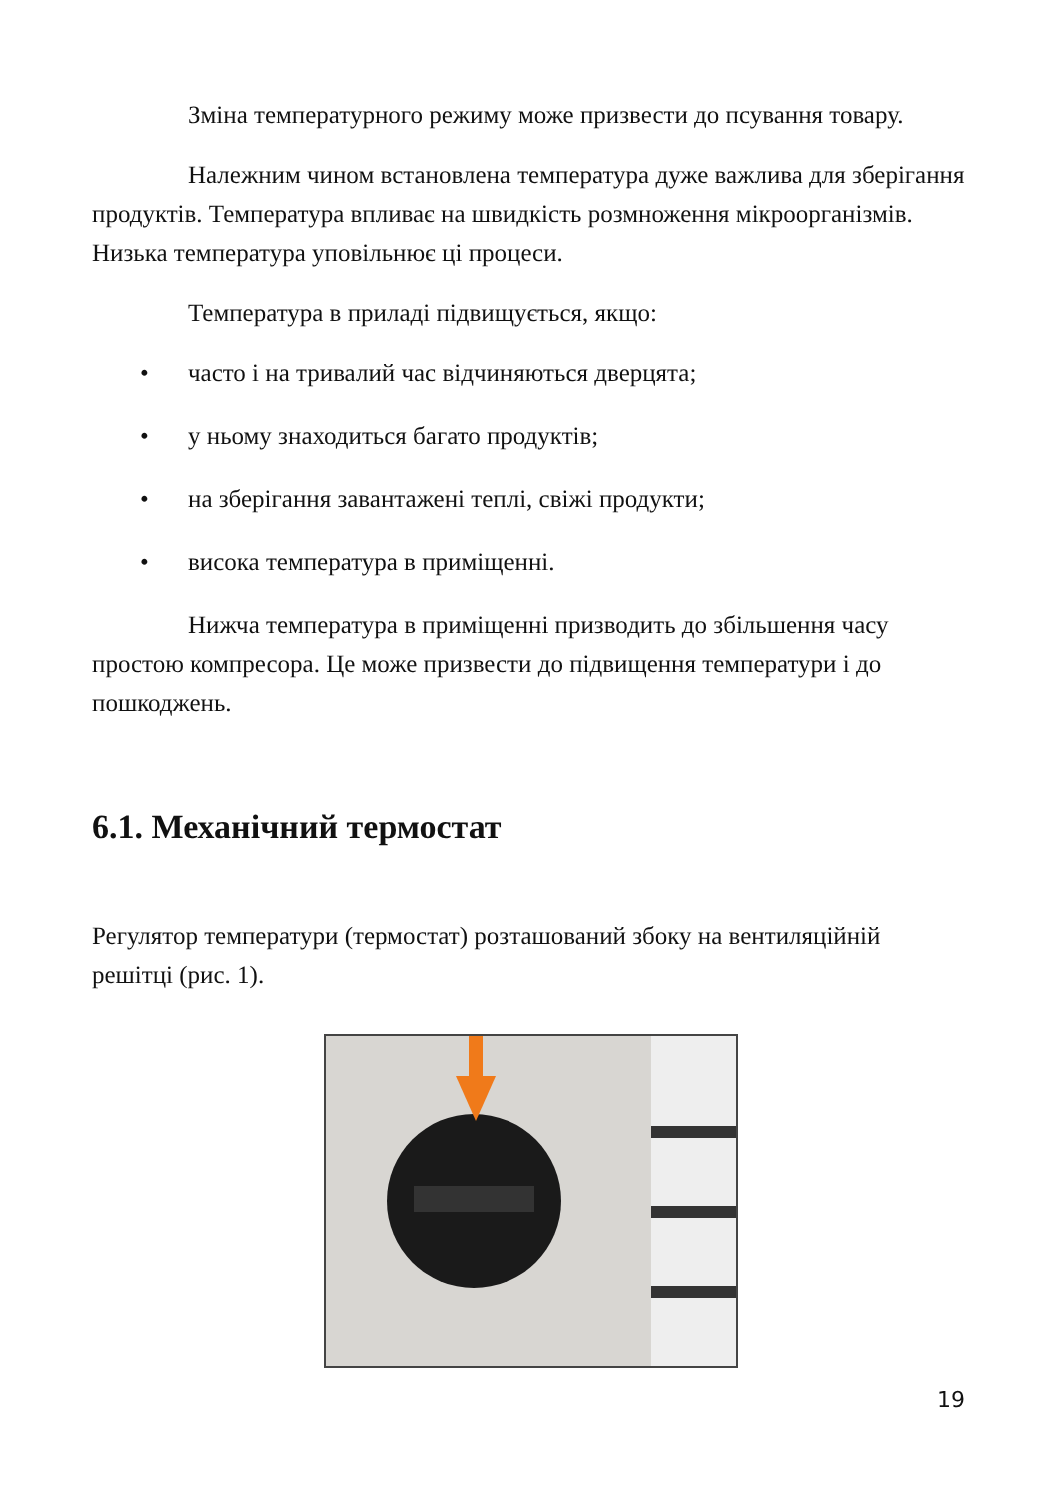Зміна температурного режиму може призвести до псування товару.
Належним чином встановлена температура дуже важлива для зберігання продуктів. Температура впливає на швидкість розмноження мікроорганізмів. Низька температура уповільнює ці процеси.
Температура в приладі підвищується, якщо:
• часто і на тривалий час відчиняються дверцята;
• у ньому знаходиться багато продуктів;
• на зберігання завантажені теплі, свіжі продукти;
• висока температура в приміщенні.
Нижча температура в приміщенні призводить до збільшення часу простою компресора. Це може призвести до підвищення температури і до пошкоджень.
6.1. Механічний термостат
Регулятор температури (термостат) розташований збоку на вентиляційній решітці (рис. 1).
19